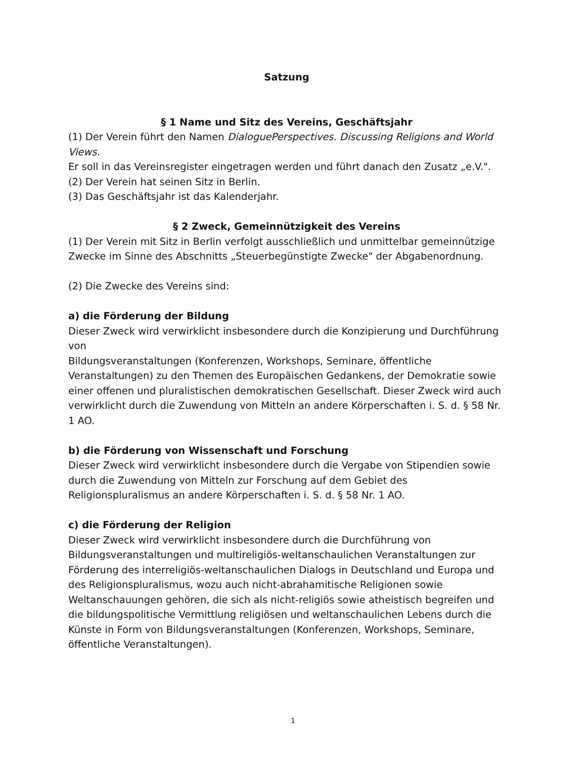Satzung
§ 1 Name und Sitz des Vereins, Geschäftsjahr
(1) Der Verein führt den Namen DialoguePerspectives. Discussing Religions and World Views.
Er soll in das Vereinsregister eingetragen werden und führt danach den Zusatz „e.V.".
(2) Der Verein hat seinen Sitz in Berlin.
(3) Das Geschäftsjahr ist das Kalenderjahr.
§ 2 Zweck, Gemeinnützigkeit des Vereins
(1) Der Verein mit Sitz in Berlin verfolgt ausschließlich und unmittelbar gemeinnützige Zwecke im Sinne des Abschnitts „Steuerbegünstigte Zwecke" der Abgabenordnung.
(2) Die Zwecke des Vereins sind:
a) die Förderung der Bildung
Dieser Zweck wird verwirklicht insbesondere durch die Konzipierung und Durchführung von
Bildungsveranstaltungen (Konferenzen, Workshops, Seminare, öffentliche Veranstaltungen) zu den Themen des Europäischen Gedankens, der Demokratie sowie einer offenen und pluralistischen demokratischen Gesellschaft. Dieser Zweck wird auch verwirklicht durch die Zuwendung von Mitteln an andere Körperschaften i. S. d. § 58 Nr. 1 AO.
b) die Förderung von Wissenschaft und Forschung
Dieser Zweck wird verwirklicht insbesondere durch die Vergabe von Stipendien sowie durch die Zuwendung von Mitteln zur Forschung auf dem Gebiet des Religionspluralismus an andere Körperschaften i. S. d. § 58 Nr. 1 AO.
c) die Förderung der Religion
Dieser Zweck wird verwirklicht insbesondere durch die Durchführung von Bildungsveranstaltungen und multireligiös-weltanschaulichen Veranstaltungen zur Förderung des interreligiös-weltanschaulichen Dialogs in Deutschland und Europa und des Religionspluralismus, wozu auch nicht-abrahamitische Religionen sowie Weltanschauungen gehören, die sich als nicht-religiös sowie atheistisch begreifen und die bildungspolitische Vermittlung religiösen und weltanschaulichen Lebens durch die Künste in Form von Bildungsveranstaltungen (Konferenzen, Workshops, Seminare, öffentliche Veranstaltungen).
1